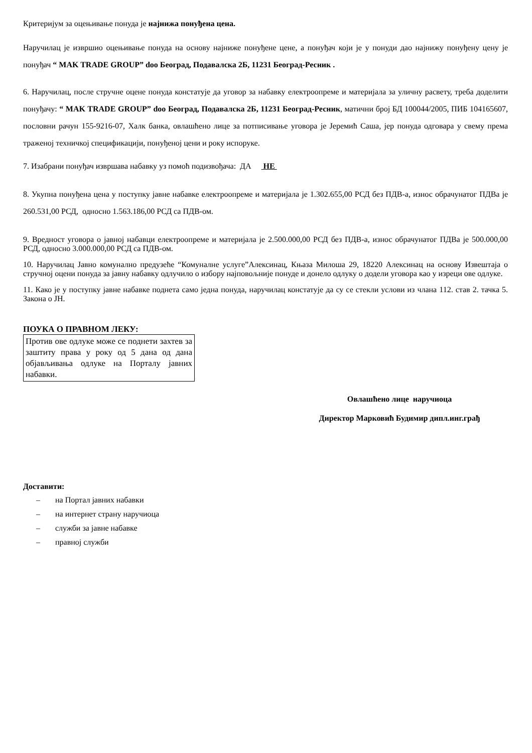Критеријум за оцењивање понуда је најнижа понуђена цена.
Наручилац је извршио оцењивање понуда на основу најниже понуђене цене, а понуђач који је у понуди дао најнижу понуђену цену је понуђач “ MAK TRADE GROUP” doo Београд, Подавалска 2Б, 11231 Београд-Ресник .
6. Наручилац, после стручне оцене понуда констатује да уговор за набавку електроопреме и материјала за уличну расвету, треба доделити понуђачу: “ MAK TRADE GROUP” doo Београд, Подавалска 2Б, 11231 Београд-Ресник, матични број БД 100044/2005, ПИБ 104165607, пословни рачун 155-9216-07, Халк банка, овлашћено лице за потписивање уговора је Јеремић Саша, јер понуда одговара у свему према траженој техничкој спецификацији, понуђеној цени и року испоруке.
7. Изабрани понуђач извршава набавку уз помоћ подизвођача: ДА НЕ
8. Укупна понуђена цена у поступку јавне набавке електроопреме и материјала је 1.302.655,00 РСД без ПДВ-а, износ обрачунатог ПДВа је 260.531,00 РСД, односно 1.563.186,00 РСД са ПДВ-ом.
9. Вредност уговора о јавној набавци електроопреме и материјала је 2.500.000,00 РСД без ПДВ-а, износ обрачунатог ПДВа је 500.000,00 РСД, односно 3.000.000,00 РСД са ПДВ-ом.
10. Наручилац Јавно комунално предузеће “Комуналне услуге”Алексинац, Књаза Милоша 29, 18220 Алексинац на основу Извештаја о стручној оцени понуда за јавну набавку одлучило о избору најповољније понуде и донело одлуку о додели уговора као у изреци ове одлуке.
11. Како је у поступку јавне набавке поднета само једна понуда, наручилац констатује да су се стекли услови из члана 112. став 2. тачка 5. Закона о ЈН.
ПОУКА О ПРАВНОМ ЛЕКУ:
Против ове одлуке може се поднети захтев за заштиту права у року од 5 дана од дана објављивања одлуке на Порталу јавних набавки.
Овлашћено лице наручиоца
Директор Марковић Будимир дипл.инг.грађ
Доставити:
– на Портал јавних набавки
– на интернет страну наручиоца
– служби за јавне набавке
– правној служби